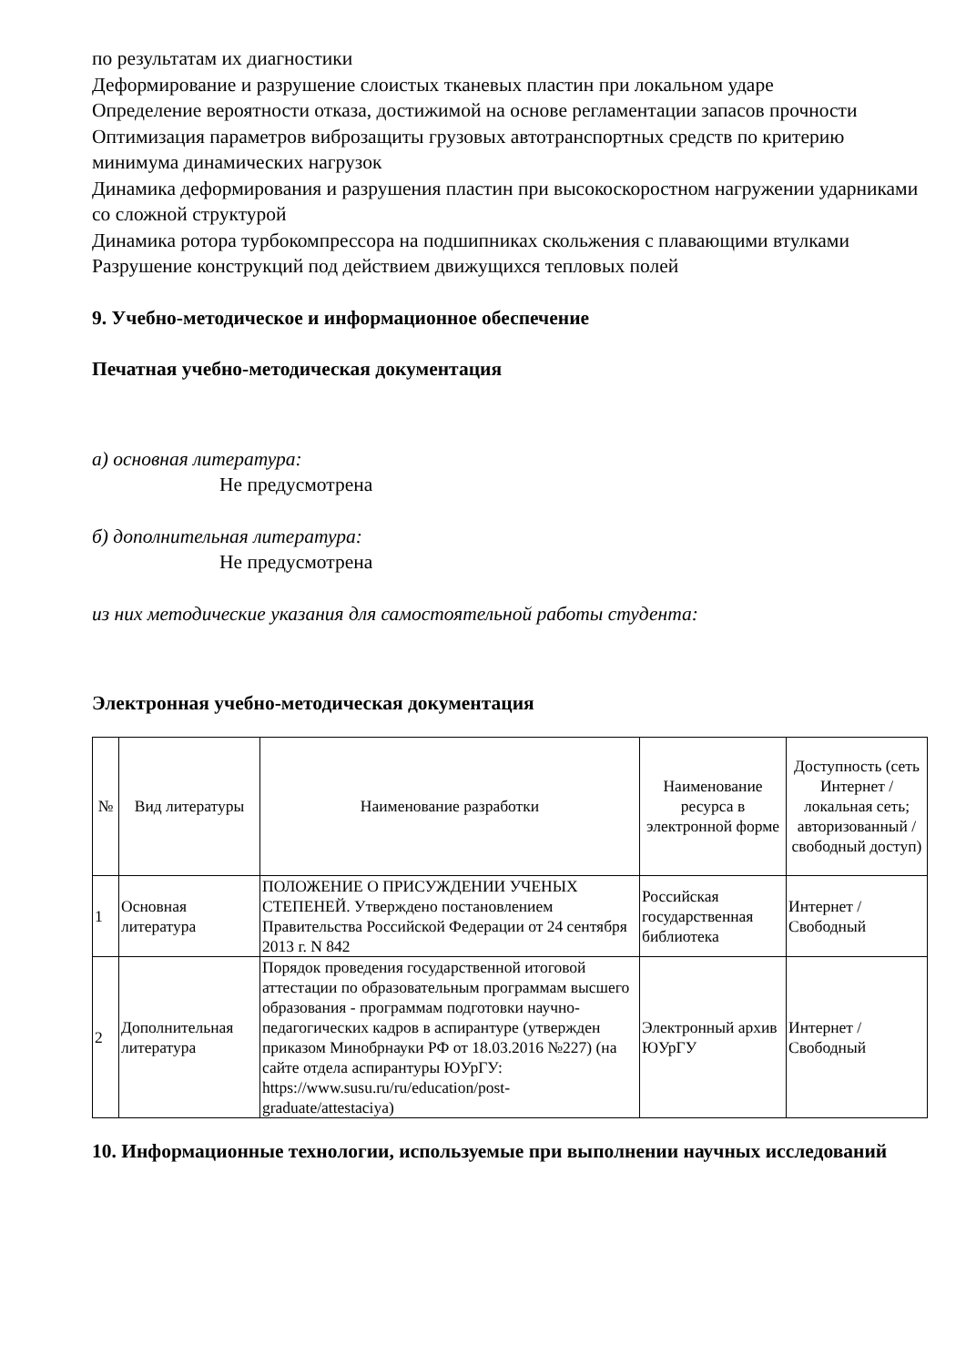по результатам их диагностики
Деформирование и разрушение слоистых тканевых пластин при локальном ударе
Определение вероятности отказа, достижимой на основе регламентации запасов прочности
Оптимизация параметров виброзащиты грузовых автотранспортных средств по критерию минимума динамических нагрузок
Динамика деформирования и разрушения пластин при высокоскоростном нагружении ударниками со сложной структурой
Динамика ротора турбокомпрессора на подшипниках скольжения с плавающими втулками
Разрушение конструкций под действием движущихся тепловых полей
9. Учебно-методическое и информационное обеспечение
Печатная учебно-методическая документация
а) основная литература:
Не предусмотрена
б) дополнительная литература:
Не предусмотрена
из них методические указания для самостоятельной работы студента:
Электронная учебно-методическая документация
| № | Вид литературы | Наименование разработки | Наименование ресурса в электронной форме | Доступность (сеть Интернет / локальная сеть; авторизованный / свободный доступ) |
| --- | --- | --- | --- | --- |
| 1 | Основная литература | ПОЛОЖЕНИЕ О ПРИСУЖДЕНИИ УЧЕНЫХ СТЕПЕНЕЙ. Утверждено постановлением Правительства Российской Федерации от 24 сентября 2013 г. N 842 | Российская государственная библиотека | Интернет / Свободный |
| 2 | Дополнительная литература | Порядок проведения государственной итоговой аттестации по образовательным программам высшего образования - программам подготовки научно-педагогических кадров в аспирантуре (утвержден приказом Минобрнауки РФ от 18.03.2016 №227) (на сайте отдела аспирантуры ЮУрГУ: https://www.susu.ru/ru/education/post-graduate/attestaciya) | Электронный архив ЮУрГУ | Интернет / Свободный |
10. Информационные технологии, используемые при выполнении научных исследований